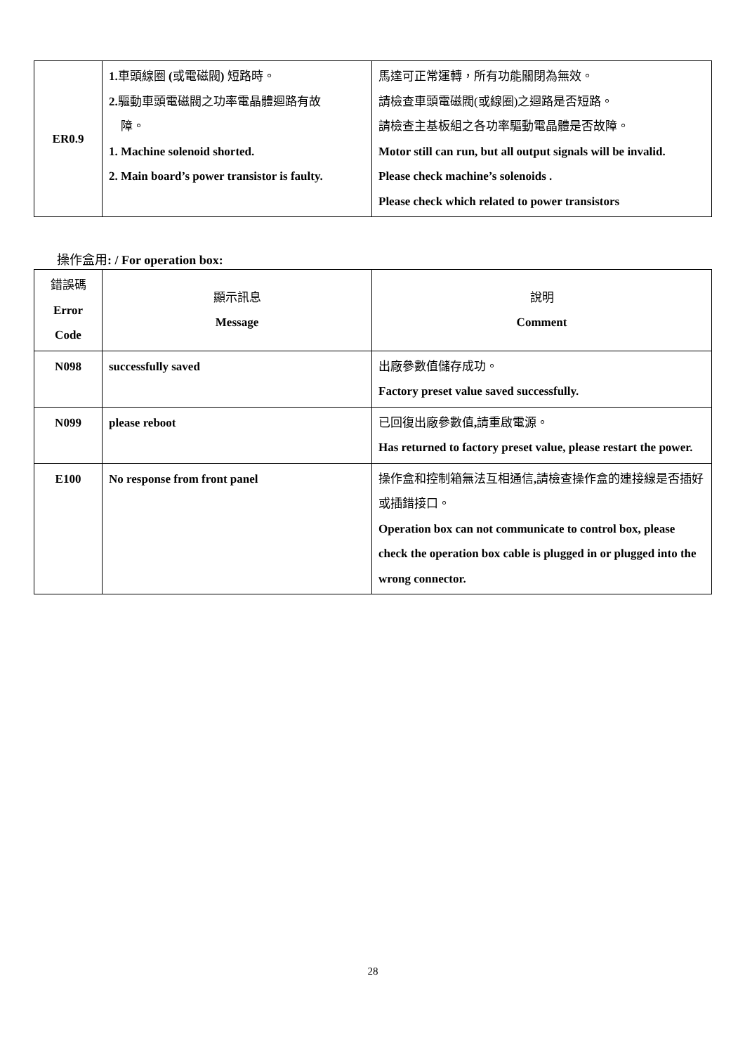| ER0.9 | 1. 車頭線圈 ( 或電磁閥 ) 短路時。 2. 驅動車頭電磁閥之功率電晶體迴路有故 障。 1. Machine solenoid shorted. 2. Main board’s power transistor is faulty. | 馬達可正常運轉，所有功能關閉為無效。 請檢查車頭電磁閥(或線圈)之迴路是否短路。 請檢查主基板組之各功率驅動電晶體是否故障。 Motor still can run, but all output signals will be invalid. Please check machine’s solenoids . Please check which related to power transistors |
操作盒用: / For operation box:
| 錯誤碼 Error Code | 顯示訊息 Message | 說明 Comment |
| N098 | successfully saved | 出廠參數值儲存成功。 Factory preset value saved successfully. |
| N099 | please reboot | 已回復出廠參數值 , 請重啟電源。 Has returned to factory preset value, please restart the power. |
| E100 | No response from front panel | 操作盒和控制箱無法互相通信 , 請檢查操作盒的連接線是否插好或插錯接口。 Operation box can not communicate to control box, please check the operation box cable is plugged in or plugged into the wrong connector. |
28